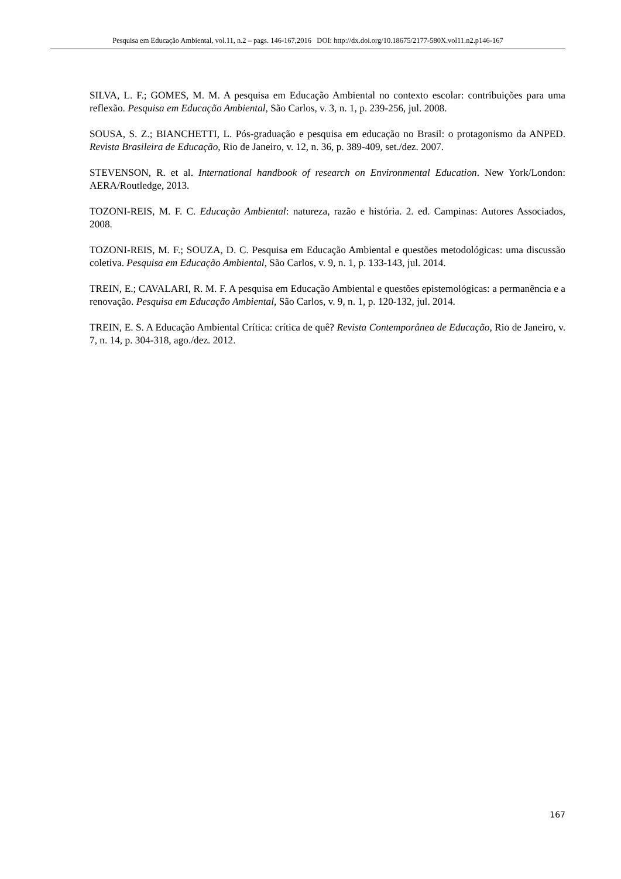Pesquisa em Educação Ambiental, vol.11, n.2 – pags. 146-167,2016 DOI: http://dx.doi.org/10.18675/2177-580X.vol11.n2.p146-167
SILVA, L. F.; GOMES, M. M. A pesquisa em Educação Ambiental no contexto escolar: contribuições para uma reflexão. Pesquisa em Educação Ambiental, São Carlos, v. 3, n. 1, p. 239-256, jul. 2008.
SOUSA, S. Z.; BIANCHETTI, L. Pós-graduação e pesquisa em educação no Brasil: o protagonismo da ANPED. Revista Brasileira de Educação, Rio de Janeiro, v. 12, n. 36, p. 389-409, set./dez. 2007.
STEVENSON, R. et al. International handbook of research on Environmental Education. New York/London: AERA/Routledge, 2013.
TOZONI-REIS, M. F. C. Educação Ambiental: natureza, razão e história. 2. ed. Campinas: Autores Associados, 2008.
TOZONI-REIS, M. F.; SOUZA, D. C. Pesquisa em Educação Ambiental e questões metodológicas: uma discussão coletiva. Pesquisa em Educação Ambiental, São Carlos, v. 9, n. 1, p. 133-143, jul. 2014.
TREIN, E.; CAVALARI, R. M. F. A pesquisa em Educação Ambiental e questões epistemológicas: a permanência e a renovação. Pesquisa em Educação Ambiental, São Carlos, v. 9, n. 1, p. 120-132, jul. 2014.
TREIN, E. S. A Educação Ambiental Crítica: crítica de quê? Revista Contemporânea de Educação, Rio de Janeiro, v. 7, n. 14, p. 304-318, ago./dez. 2012.
167